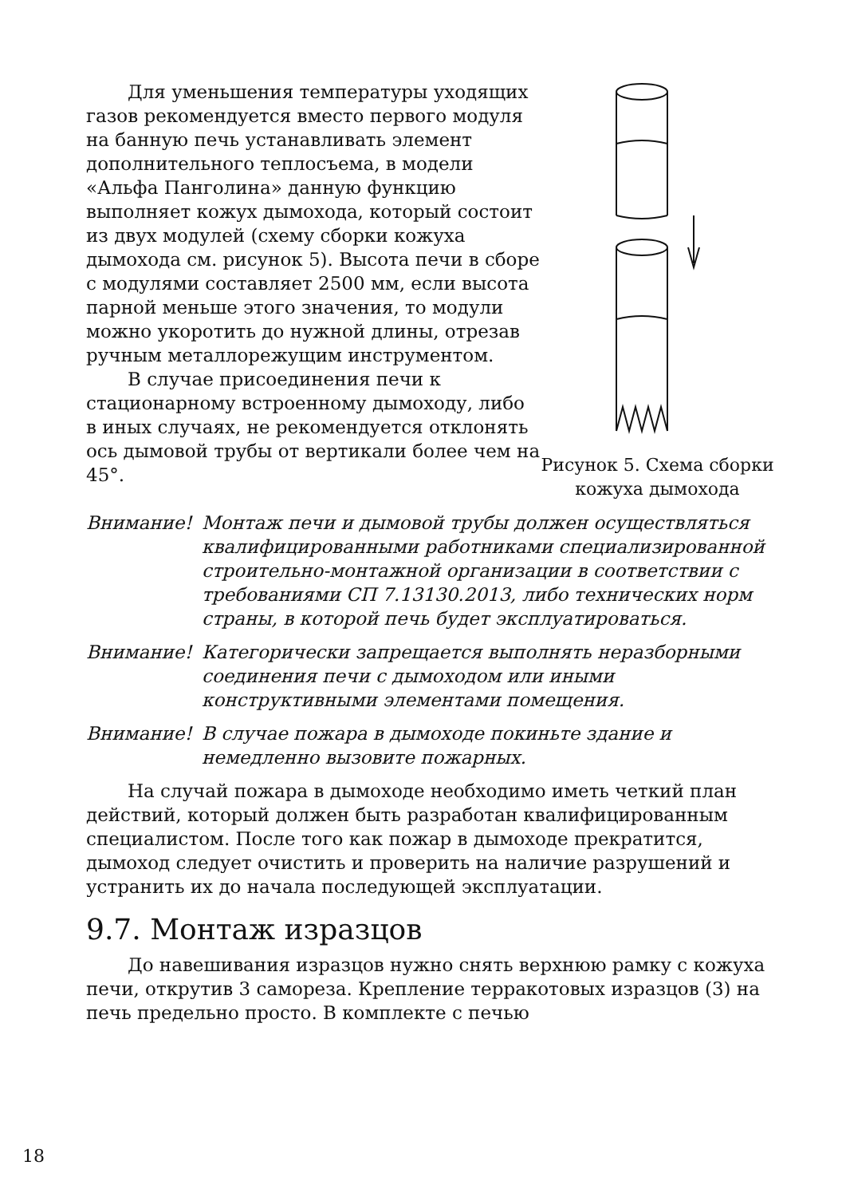Для уменьшения температуры уходящих газов рекомендуется вместо первого модуля на банную печь устанавливать элемент дополнительного теплосъема, в модели «Альфа Панголина» данную функцию выполняет кожух дымохода, который состоит из двух модулей (схему сборки кожуха дымохода см. рисунок 5). Высота печи в сборе с модулями составляет 2500 мм, если высота парной меньше этого значения, то модули можно укоротить до нужной длины, отрезав ручным металлорежущим инструментом.
В случае присоединения печи к стационарному встроенному дымоходу, либо в иных случаях, не рекомендуется отклонять ось дымовой трубы от вертикали более чем на 45°.
Рисунок 5. Схема сборки кожуха дымохода
Внимание! Монтаж печи и дымовой трубы должен осуществляться квалифицированными работниками специализированной строительно-монтажной организации в соответствии с требованиями СП 7.13130.2013, либо технических норм страны, в которой печь будет эксплуатироваться.
Внимание! Категорически запрещается выполнять неразборными соединения печи с дымоходом или иными конструктивными элементами помещения.
Внимание! В случае пожара в дымоходе покиньте здание и немедленно вызовите пожарных.
На случай пожара в дымоходе необходимо иметь четкий план действий, который должен быть разработан квалифицированным специалистом. После того как пожар в дымоходе прекратится, дымоход следует очистить и проверить на наличие разрушений и устранить их до начала последующей эксплуатации.
9.7. Монтаж изразцов
До навешивания изразцов нужно снять верхнюю рамку с кожуха печи, открутив 3 самореза. Крепление терракотовых изразцов (3) на печь предельно просто. В комплекте с печью
18